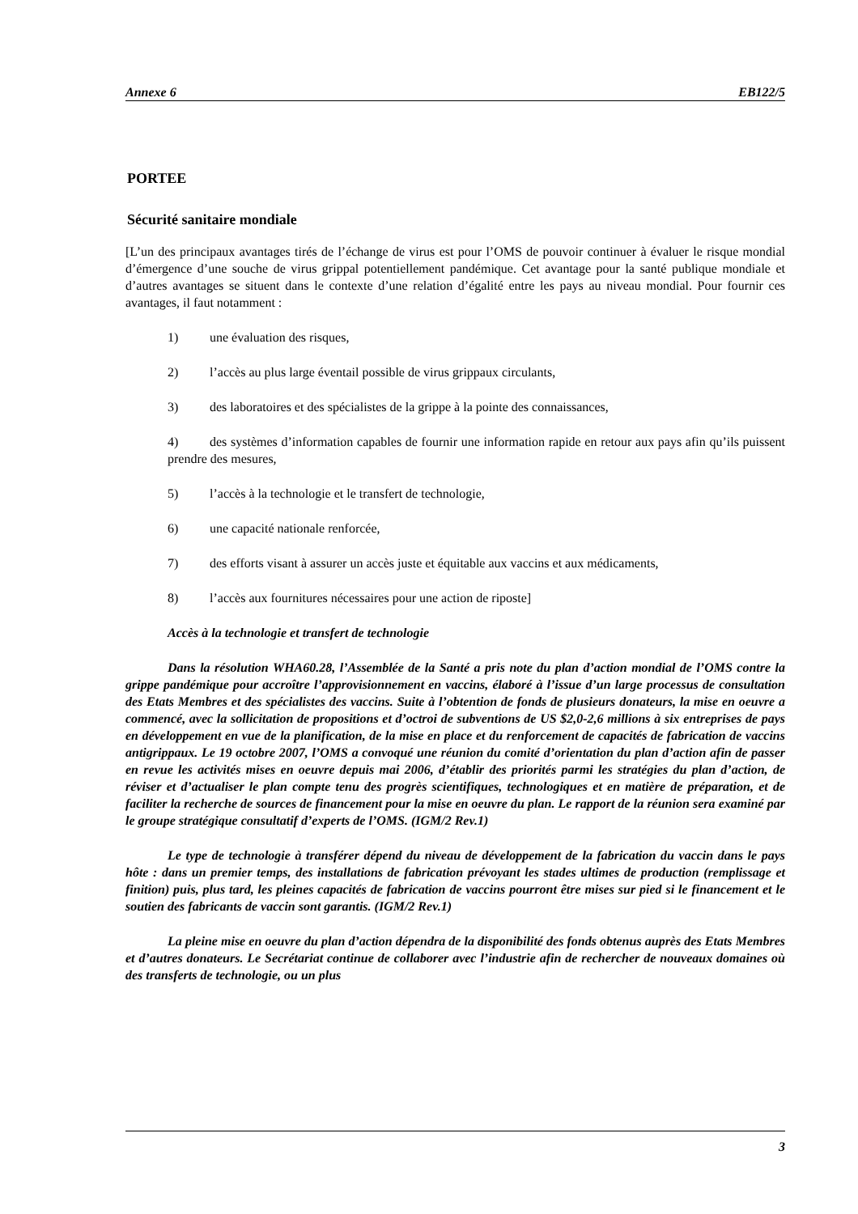Annexe 6 EB122/5
PORTEE
Sécurité sanitaire mondiale
[L’un des principaux avantages tirés de l’échange de virus est pour l’OMS de pouvoir continuer à évaluer le risque mondial d’émergence d’une souche de virus grippal potentiellement pandémique. Cet avantage pour la santé publique mondiale et d’autres avantages se situent dans le contexte d’une relation d’égalité entre les pays au niveau mondial. Pour fournir ces avantages, il faut notamment :
1) une évaluation des risques,
2) l’accès au plus large éventail possible de virus grippaux circulants,
3) des laboratoires et des spécialistes de la grippe à la pointe des connaissances,
4) des systèmes d’information capables de fournir une information rapide en retour aux pays afin qu’ils puissent prendre des mesures,
5) l’accès à la technologie et le transfert de technologie,
6) une capacité nationale renforcée,
7) des efforts visant à assurer un accès juste et équitable aux vaccins et aux médicaments,
8) l’accès aux fournitures nécessaires pour une action de riposte]
Accès à la technologie et transfert de technologie
Dans la résolution WHA60.28, l’Assemblée de la Santé a pris note du plan d’action mondial de l’OMS contre la grippe pandémique pour accroître l’approvisionnement en vaccins, élaboré à l’issue d’un large processus de consultation des Etats Membres et des spécialistes des vaccins. Suite à l’obtention de fonds de plusieurs donateurs, la mise en oeuvre a commencé, avec la sollicitation de propositions et d’octroi de subventions de US $2,0-2,6 millions à six entreprises de pays en développement en vue de la planification, de la mise en place et du renforcement de capacités de fabrication de vaccins antigrippaux. Le 19 octobre 2007, l’OMS a convoqué une réunion du comité d’orientation du plan d’action afin de passer en revue les activités mises en oeuvre depuis mai 2006, d’établir des priorités parmi les stratégies du plan d’action, de réviser et d’actualiser le plan compte tenu des progrès scientifiques, technologiques et en matière de préparation, et de faciliter la recherche de sources de financement pour la mise en oeuvre du plan. Le rapport de la réunion sera examiné par le groupe stratégique consultatif d’experts de l’OMS. (IGM/2 Rev.1)
Le type de technologie à transférer dépend du niveau de développement de la fabrication du vaccin dans le pays hôte : dans un premier temps, des installations de fabrication prévoyant les stades ultimes de production (remplissage et finition) puis, plus tard, les pleines capacités de fabrication de vaccins pourront être mises sur pied si le financement et le soutien des fabricants de vaccin sont garantis. (IGM/2 Rev.1)
La pleine mise en oeuvre du plan d’action dépendra de la disponibilité des fonds obtenus auprès des Etats Membres et d’autres donateurs. Le Secrétariat continue de collaborer avec l’industrie afin de rechercher de nouveaux domaines où des transferts de technologie, ou un plus
3